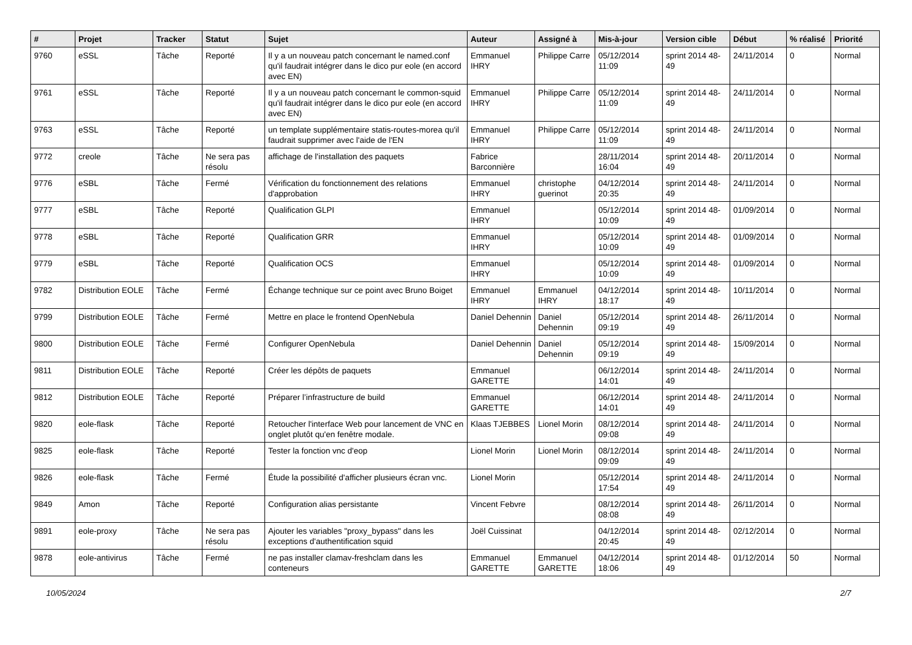| # | Projet | Tracker | Statut | Sujet | Auteur | Assigné à | Mis-à-jour | Version cible | Début | % réalisé | Priorité |
| --- | --- | --- | --- | --- | --- | --- | --- | --- | --- | --- | --- |
| 9760 | eSSL | Tâche | Reporté | Il y a un nouveau patch concernant le named.conf qu'il faudrait intégrer dans le dico pur eole (en accord avec EN) | Emmanuel IHRY | Philippe Carre | 05/12/2014 11:09 | sprint 2014 48-49 | 24/11/2014 | 0 | Normal |
| 9761 | eSSL | Tâche | Reporté | Il y a un nouveau patch concernant le common-squid qu'il faudrait intégrer dans le dico pur eole (en accord avec EN) | Emmanuel IHRY | Philippe Carre | 05/12/2014 11:09 | sprint 2014 48-49 | 24/11/2014 | 0 | Normal |
| 9763 | eSSL | Tâche | Reporté | un template supplémentaire statis-routes-morea qu'il faudrait supprimer avec l'aide de l'EN | Emmanuel IHRY | Philippe Carre | 05/12/2014 11:09 | sprint 2014 48-49 | 24/11/2014 | 0 | Normal |
| 9772 | creole | Tâche | Ne sera pas résolu | affichage de l'installation des paquets | Fabrice Barconnière | | 28/11/2014 16:04 | sprint 2014 48-49 | 20/11/2014 | 0 | Normal |
| 9776 | eSBL | Tâche | Fermé | Vérification du fonctionnement des relations d'approbation | Emmanuel IHRY | christophe guerinot | 04/12/2014 20:35 | sprint 2014 48-49 | 24/11/2014 | 0 | Normal |
| 9777 | eSBL | Tâche | Reporté | Qualification GLPI | Emmanuel IHRY | | 05/12/2014 10:09 | sprint 2014 48-49 | 01/09/2014 | 0 | Normal |
| 9778 | eSBL | Tâche | Reporté | Qualification GRR | Emmanuel IHRY | | 05/12/2014 10:09 | sprint 2014 48-49 | 01/09/2014 | 0 | Normal |
| 9779 | eSBL | Tâche | Reporté | Qualification OCS | Emmanuel IHRY | | 05/12/2014 10:09 | sprint 2014 48-49 | 01/09/2014 | 0 | Normal |
| 9782 | Distribution EOLE | Tâche | Fermé | Échange technique sur ce point avec Bruno Boiget | Emmanuel IHRY | Emmanuel IHRY | 04/12/2014 18:17 | sprint 2014 48-49 | 10/11/2014 | 0 | Normal |
| 9799 | Distribution EOLE | Tâche | Fermé | Mettre en place le frontend OpenNebula | Daniel Dehennin | Daniel Dehennin | 05/12/2014 09:19 | sprint 2014 48-49 | 26/11/2014 | 0 | Normal |
| 9800 | Distribution EOLE | Tâche | Fermé | Configurer OpenNebula | Daniel Dehennin | Daniel Dehennin | 05/12/2014 09:19 | sprint 2014 48-49 | 15/09/2014 | 0 | Normal |
| 9811 | Distribution EOLE | Tâche | Reporté | Créer les dépôts de paquets | Emmanuel GARETTE | | 06/12/2014 14:01 | sprint 2014 48-49 | 24/11/2014 | 0 | Normal |
| 9812 | Distribution EOLE | Tâche | Reporté | Préparer l’infrastructure de build | Emmanuel GARETTE | | 06/12/2014 14:01 | sprint 2014 48-49 | 24/11/2014 | 0 | Normal |
| 9820 | eole-flask | Tâche | Reporté | Retoucher l'interface Web pour lancement de VNC en onglet plutôt qu'en fenêtre modale. | Klaas TJEBBES | Lionel Morin | 08/12/2014 09:08 | sprint 2014 48-49 | 24/11/2014 | 0 | Normal |
| 9825 | eole-flask | Tâche | Reporté | Tester la fonction vnc d'eop | Lionel Morin | Lionel Morin | 08/12/2014 09:09 | sprint 2014 48-49 | 24/11/2014 | 0 | Normal |
| 9826 | eole-flask | Tâche | Fermé | Étude la possibilité d'afficher plusieurs écran vnc. | Lionel Morin | | 05/12/2014 17:54 | sprint 2014 48-49 | 24/11/2014 | 0 | Normal |
| 9849 | Amon | Tâche | Reporté | Configuration alias persistante | Vincent Febvre | | 08/12/2014 08:08 | sprint 2014 48-49 | 26/11/2014 | 0 | Normal |
| 9891 | eole-proxy | Tâche | Ne sera pas résolu | Ajouter les variables "proxy_bypass" dans les exceptions d'authentification squid | Joël Cuissinat | | 04/12/2014 20:45 | sprint 2014 48-49 | 02/12/2014 | 0 | Normal |
| 9878 | eole-antivirus | Tâche | Fermé | ne pas installer clamav-freshclam dans les conteneurs | Emmanuel GARETTE | Emmanuel GARETTE | 04/12/2014 18:06 | sprint 2014 48-49 | 01/12/2014 | 50 | Normal |
10/05/2024 2/7